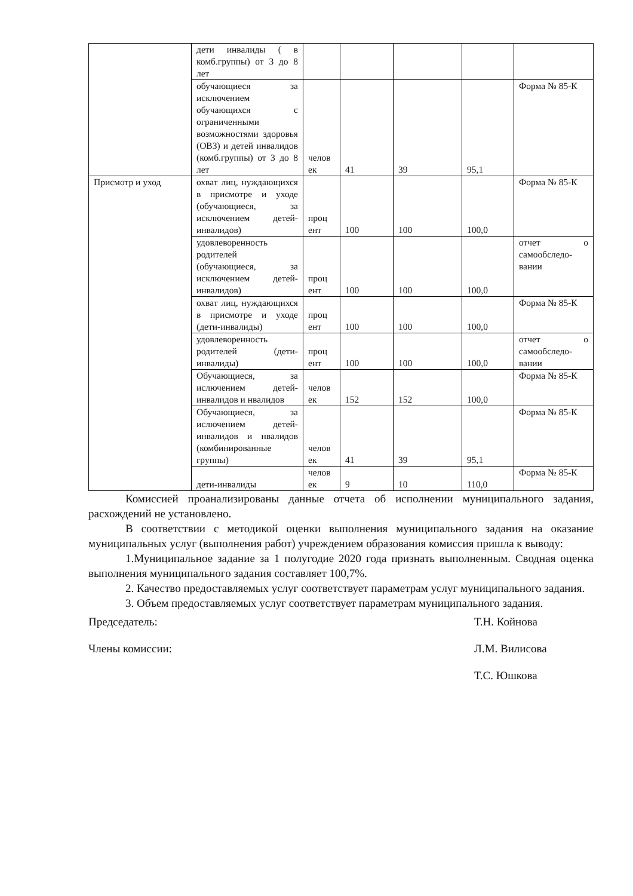| | дети инвалиды ( в комб.группы) от 3 до 8 лет | | | | | |
| | обучающиеся за исключением обучающихся с ограниченными возможностями здоровья (ОВЗ) и детей инвалидов (комб.группы) от 3 до 8 лет | челов ек | 41 | 39 | 95,1 | Форма № 85-К |
| Присмотр и уход | охват лиц, нуждающихся в присмотре и уходе (обучающиеся, за исключением детей-инвалидов) | проц ент | 100 | 100 | 100,0 | Форма № 85-К |
| | удовлеворенность родителей (обучающиеся, за исключением детей-инвалидов) | проц ент | 100 | 100 | 100,0 | отчет о самообследо-вании |
| | охват лиц, нуждающихся в присмотре и уходе (дети-инвалиды) | проц ент | 100 | 100 | 100,0 | Форма № 85-К |
| | удовлеворенность родителей (дети-инвалиды) | проц ент | 100 | 100 | 100,0 | отчет о самообследо-вании |
| | Обучающиеся, за ислючением детей-инвалидов и нвалидов | челов ек | 152 | 152 | 100,0 | Форма № 85-К |
| | Обучающиеся, за ислючением детей-инвалидов и нвалидов (комбинированные группы) | челов ек | 41 | 39 | 95,1 | Форма № 85-К |
| | дети-инвалиды | челов ек | 9 | 10 | 110,0 | Форма № 85-К |
Комиссией проанализированы данные отчета об исполнении муниципального задания, расхождений не установлено.
В соответствии с методикой оценки выполнения муниципального задания на оказание муниципальных услуг (выполнения работ) учреждением образования комиссия пришла к выводу:
1.Муниципальное задание за 1 полугодие 2020 года признать выполненным. Сводная оценка выполнения муниципального задания составляет 100,7%.
2. Качество предоставляемых услуг соответствует параметрам услуг муниципального задания.
3. Объем предоставляемых услуг соответствует параметрам муниципального задания.
Председатель: Т.Н. Койнова
Члены комиссии: Л.М. Вилисова
Т.С. Юшкова